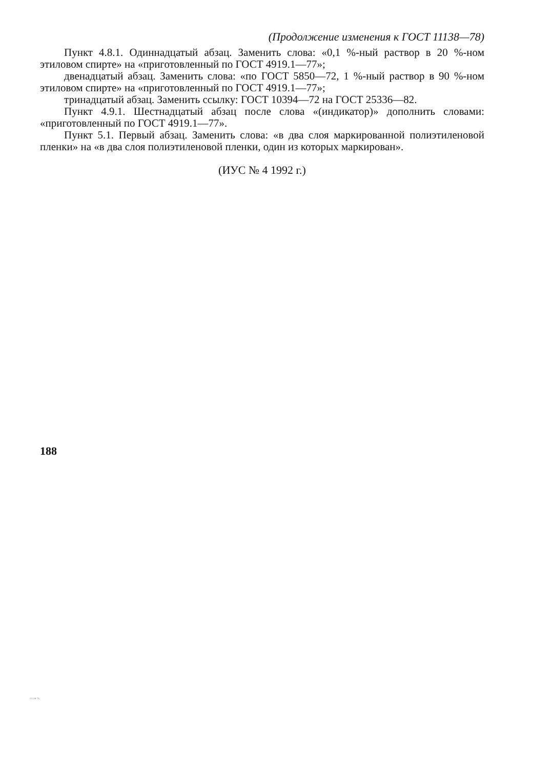(Продолжение изменения к ГОСТ 11138—78)
Пункт 4.8.1. Одиннадцатый абзац. Заменить слова: «0,1 %-ный раствор в 20 %-ном этиловом спирте» на «приготовленный по ГОСТ 4919.1—77»;
двенадцатый абзац. Заменить слова: «по ГОСТ 5850—72, 1 %-ный раствор в 90 %-ном этиловом спирте» на «приготовленный по ГОСТ 4919.1—77»;
тринадцатый абзац. Заменить ссылку: ГОСТ 10394—72 на ГОСТ 25336—82.
Пункт 4.9.1. Шестнадцатый абзац после слова «(индикатор)» дополнить словами: «приготовленный по ГОСТ 4919.1—77».
Пункт 5.1. Первый абзац. Заменить слова: «в два слоя маркированной полиэтиленовой пленки» на «в два слоя полиэтиленовой пленки, один из которых маркирован».
(ИУС № 4 1992 г.)
188
11138-78